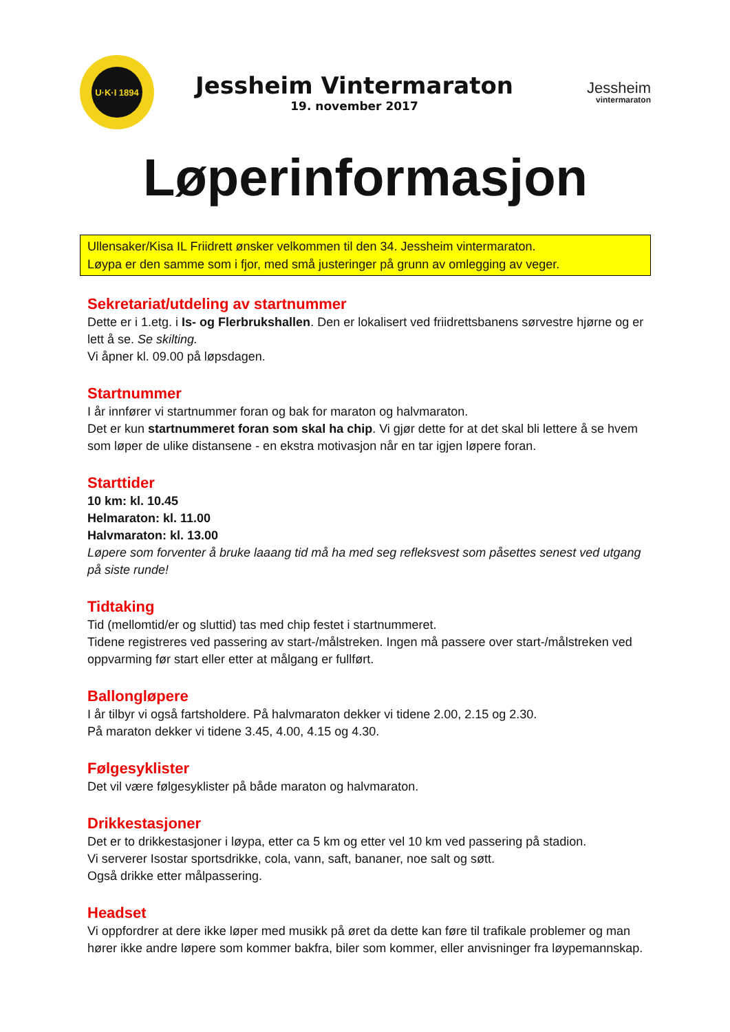U·K·I 1894
Jessheim Vintermaraton
19. november 2017
Jessheim
vintermaraton
Løperinformasjon
Ullensaker/Kisa IL Friidrett ønsker velkommen til den 34. Jessheim vintermaraton.
Løypa er den samme som i fjor, med små justeringer på grunn av omlegging av veger.
Sekretariat/utdeling av startnummer
Dette er i 1.etg. i Is- og Flerbrukshallen. Den er lokalisert ved friidrettsbanens sørvestre hjørne og er lett å se. Se skilting.
Vi åpner kl. 09.00 på løpsdagen.
Startnummer
I år innfører vi startnummer foran og bak for maraton og halvmaraton.
Det er kun startnummeret foran som skal ha chip. Vi gjør dette for at det skal bli lettere å se hvem som løper de ulike distansene - en ekstra motivasjon når en tar igjen løpere foran.
Starttider
10 km: kl. 10.45
Helmaraton: kl. 11.00
Halvmaraton: kl. 13.00
Løpere som forventer å bruke laaang tid må ha med seg refleksvest som påsettes senest ved utgang på siste runde!
Tidtaking
Tid (mellomtid/er og sluttid) tas med chip festet i startnummeret.
Tidene registreres ved passering av start-/målstreken. Ingen må passere over start-/målstreken ved oppvarming før start eller etter at målgang er fullført.
Ballongløpere
I år tilbyr vi også fartsholdere. På halvmaraton dekker vi tidene 2.00, 2.15 og 2.30.
På maraton dekker vi tidene 3.45, 4.00, 4.15 og 4.30.
Følgesyklister
Det vil være følgesyklister på både maraton og halvmaraton.
Drikkestasjoner
Det er to drikkestasjoner i løypa, etter ca 5 km og etter vel 10 km ved passering på stadion.
Vi serverer Isostar sportsdrikke, cola, vann, saft, bananer, noe salt og søtt.
Også drikke etter målpassering.
Headset
Vi oppfordrer at dere ikke løper med musikk på øret da dette kan føre til trafikale problemer og man hører ikke andre løpere som kommer bakfra, biler som kommer, eller anvisninger fra løypemannskap.